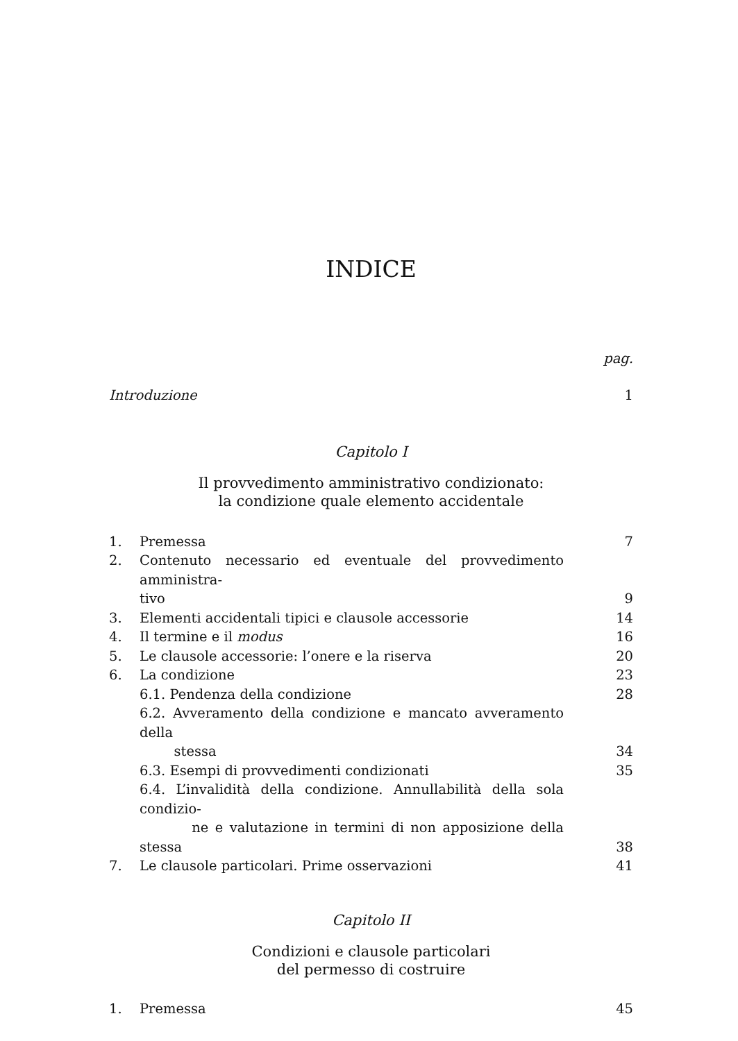INDICE
pag.
Introduzione 1
Capitolo I
Il provvedimento amministrativo condizionato:
la condizione quale elemento accidentale
1. Premessa 7
2. Contenuto necessario ed eventuale del provvedimento amministra-
tivo
9
3. Elementi accidentali tipici e clausole accessorie
14
4. Il termine e il modus 16
5. Le clausole accessorie: l’onere e la riserva
20
6. La condizione 23
6.1. Pendenza della condizione 28
6.2. Avveramento della condizione e mancato avveramento della
stessa
34
6.3. Esempi di provvedimenti condizionati
35
6.4. L’invalidità della condizione. Annullabilità della sola condizio-
ne e valutazione in termini di non apposizione della stessa
38
7. Le clausole particolari. Prime osservazioni
41
Capitolo II
Condizioni e clausole particolari
del permesso di costruire
1. Premessa 45